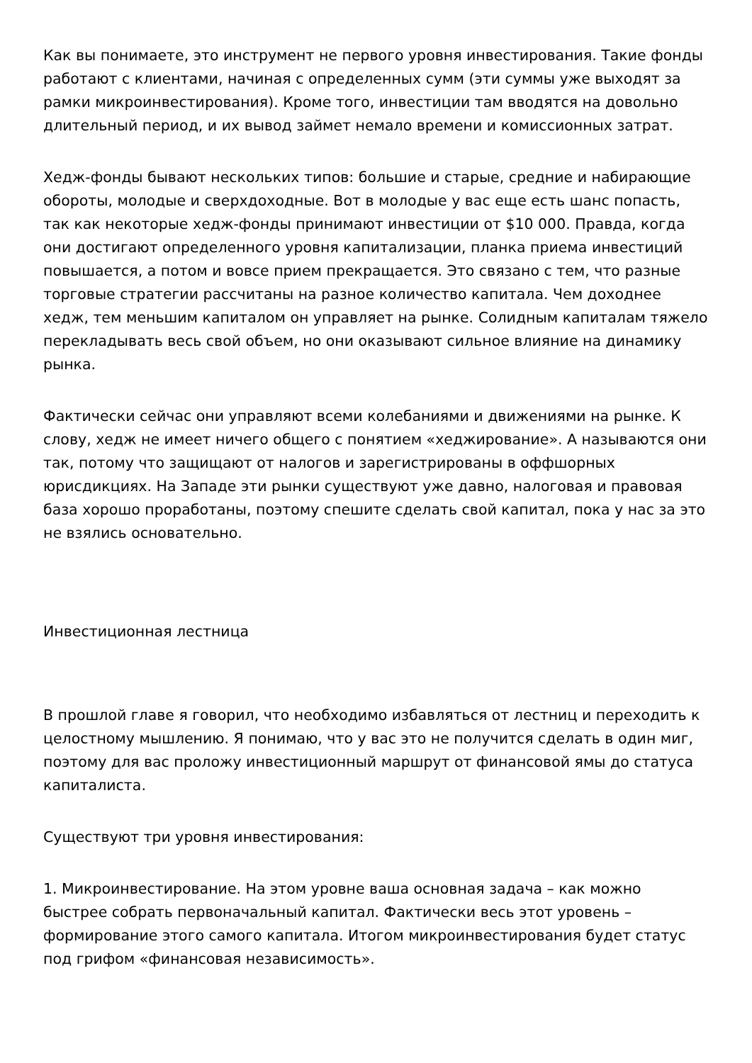Как вы понимаете, это инструмент не первого уровня инвестирования. Такие фонды работают с клиентами, начиная с определенных сумм (эти суммы уже выходят за рамки микроинвестирования). Кроме того, инвестиции там вводятся на довольно длительный период, и их вывод займет немало времени и комиссионных затрат.
Хедж-фонды бывают нескольких типов: большие и старые, средние и набирающие обороты, молодые и сверхдоходные. Вот в молодые у вас еще есть шанс попасть, так как некоторые хедж-фонды принимают инвестиции от $10 000. Правда, когда они достигают определенного уровня капитализации, планка приема инвестиций повышается, а потом и вовсе прием прекращается. Это связано с тем, что разные торговые стратегии рассчитаны на разное количество капитала. Чем доходнее хедж, тем меньшим капиталом он управляет на рынке. Солидным капиталам тяжело перекладывать весь свой объем, но они оказывают сильное влияние на динамику рынка.
Фактически сейчас они управляют всеми колебаниями и движениями на рынке. К слову, хедж не имеет ничего общего с понятием «хеджирование». А называются они так, потому что защищают от налогов и зарегистрированы в оффшорных юрисдикциях. На Западе эти рынки существуют уже давно, налоговая и правовая база хорошо проработаны, поэтому спешите сделать свой капитал, пока у нас за это не взялись основательно.
Инвестиционная лестница
В прошлой главе я говорил, что необходимо избавляться от лестниц и переходить к целостному мышлению. Я понимаю, что у вас это не получится сделать в один миг, поэтому для вас проложу инвестиционный маршрут от финансовой ямы до статуса капиталиста.
Существуют три уровня инвестирования:
1. Микроинвестирование. На этом уровне ваша основная задача – как можно быстрее собрать первоначальный капитал. Фактически весь этот уровень – формирование этого самого капитала. Итогом микроинвестирования будет статус под грифом «финансовая независимость».